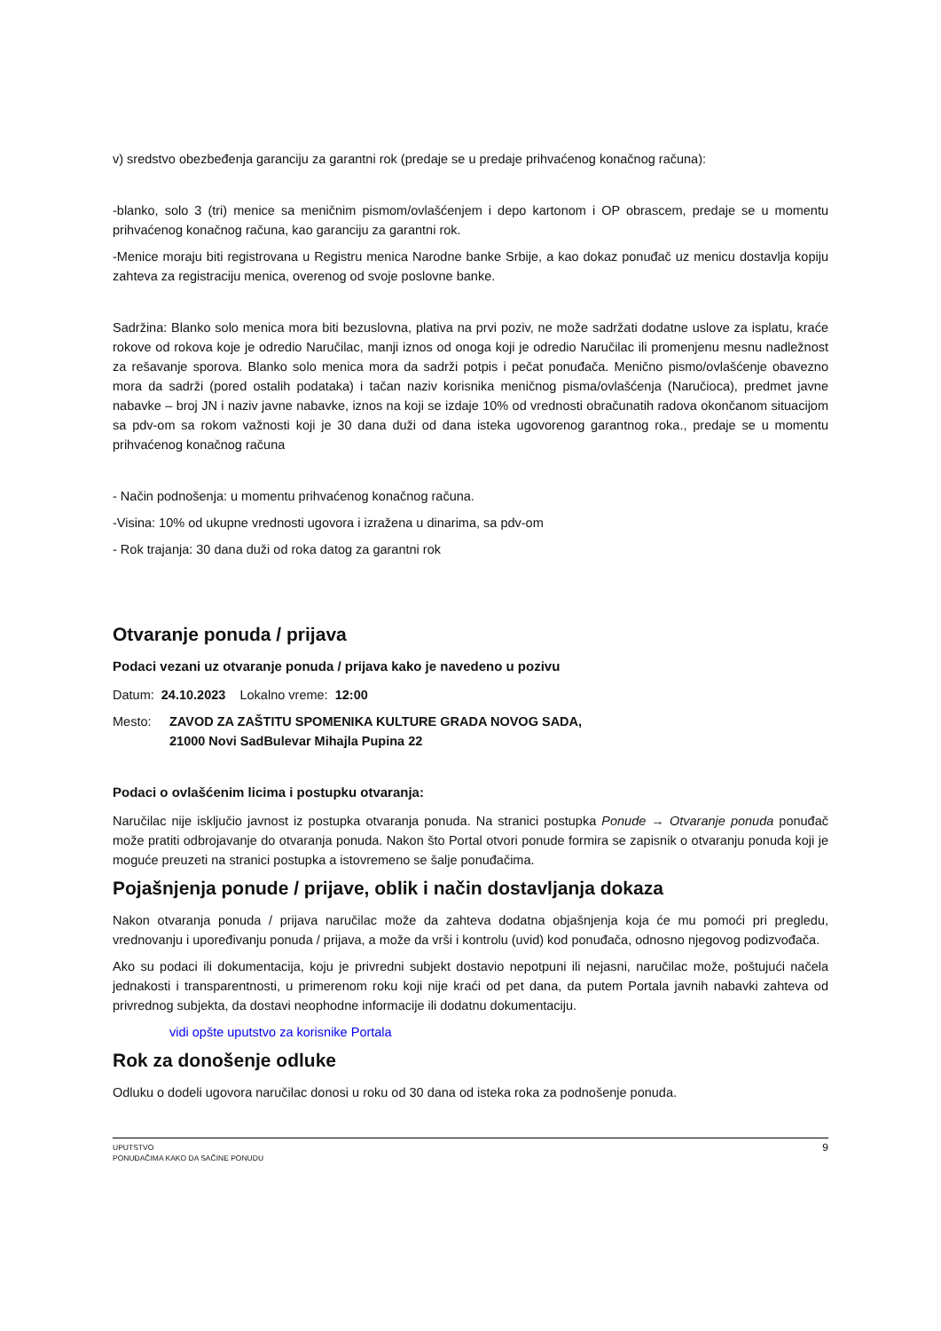v) sredstvo obezbeđenja garanciju za garantni rok (predaje se u predaje prihvaćenog konačnog računa):
-blanko, solo 3 (tri) menice sa meničnim pismom/ovlašćenjem i depo kartonom i OP obrascem, predaje se u momentu prihvaćenog konačnog računa, kao garanciju za garantni rok.
-Menice moraju biti registrovana u Registru menica Narodne banke Srbije, a kao dokaz ponuđač uz menicu dostavlja kopiju zahteva za registraciju menica, overenog od svoje poslovne banke.
Sadržina: Blanko solo menica mora biti bezuslovna, plativa na prvi poziv, ne može sadržati dodatne uslove za isplatu, kraće rokove od rokova koje je odredio Naručilac, manji iznos od onoga koji je odredio Naručilac ili promenjenu mesnu nadležnost za rešavanje sporova. Blanko solo menica mora da sadrži potpis i pečat ponuđača. Menično pismo/ovlašćenje obavezno mora da sadrži (pored ostalih podataka) i tačan naziv korisnika meničnog pisma/ovlašćenja (Naručioca), predmet javne nabavke – broj JN i naziv javne nabavke, iznos na koji se izdaje 10% od vrednosti obračunatih radova okončanom situacijom sa pdv-om sa rokom važnosti koji je 30 dana duži od dana isteka ugovorenog garantnog roka., predaje se u momentu prihvaćenog konačnog računa
- Način podnošenja: u momentu prihvaćenog konačnog računa.
-Visina: 10% od ukupne vrednosti ugovora i izražena u dinarima, sa pdv-om
- Rok trajanja: 30 dana duži od roka datog za garantni rok
Otvaranje ponuda / prijava
Podaci vezani uz otvaranje ponuda / prijava kako je navedeno u pozivu
Datum: 24.10.2023 Lokalno vreme: 12:00
Mesto: ZAVOD ZA ZAŠTITU SPOMENIKA KULTURE GRADA NOVOG SADA,
21000 Novi SadBulevar Mihajla Pupina 22
Podaci o ovlašćenim licima i postupku otvaranja:
Naručilac nije isključio javnost iz postupka otvaranja ponuda. Na stranici postupka Ponude → Otvaranje ponuda ponuđač može pratiti odbrojavanje do otvaranja ponuda. Nakon što Portal otvori ponude formira se zapisnik o otvaranju ponuda koji je moguće preuzeti na stranici postupka a istovremeno se šalje ponuđačima.
Pojašnjenja ponude / prijave, oblik i način dostavljanja dokaza
Nakon otvaranja ponuda / prijava naručilac može da zahteva dodatna objašnjenja koja će mu pomoći pri pregledu, vrednovanju i upoređivanju ponuda / prijava, a može da vrši i kontrolu (uvid) kod ponuđača, odnosno njegovog podizvođača.
Ako su podaci ili dokumentacija, koju je privredni subjekt dostavio nepotpuni ili nejasni, naručilac može, poštujući načela jednakosti i transparentnosti, u primerenom roku koji nije kraći od pet dana, da putem Portala javnih nabavki zahteva od privrednog subjekta, da dostavi neophodne informacije ili dodatnu dokumentaciju.
vidi opšte uputstvo za korisnike Portala
Rok za donošenje odluke
Odluku o dodeli ugovora naručilac donosi u roku od 30 dana od isteka roka za podnošenje ponuda.
UPUTSTVO
PONUĐAČIMA KAKO DA SAČINE PONUDU
9